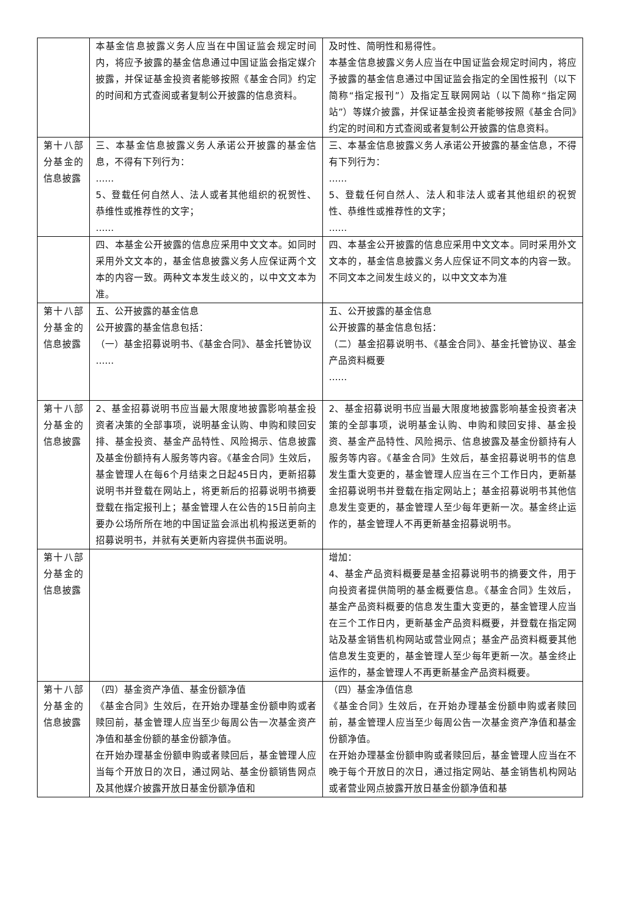| | 本基金信息披露义务人应当在中国证监会规定时间内，将应予披露的基金信息通过中国证监会指定媒介披露，并保证基金投资者能够按照《基金合同》约定的时间和方式查阅或者复制公开披露的信息资料。 | 及时性、简明性和易得性。 本基金信息披露义务人应当在中国证监会规定时间内，将应予披露的基金信息通过中国证监会指定的全国性报刊（以下简称“指定报刊”）及指定互联网网站（以下简称“指定网站”）等媒介披露，并保证基金投资者能够按照《基金合同》约定的时间和方式查阅或者复制公开披露的信息资料。 |
| 第十八部分基金的信息披露 | 三、本基金信息披露义务人承诺公开披露的基金信息，不得有下列行为： …… 5、登载任何自然人、法人或者其他组织的祝贺性、恭维性或推荐性的文字； …… | 三、本基金信息披露义务人承诺公开披露的基金信息，不得有下列行为： …… 5、登载任何自然人、法人和非法人或者其他组织的祝贺性、恭维性或推荐性的文字； …… |
| | 四、本基金公开披露的信息应采用中文文本。如同时采用外文文本的，基金信息披露义务人应保证两个文本的内容一致。两种文本发生歧义的，以中文文本为准。 | 四、本基金公开披露的信息应采用中文文本。同时采用外文文本的，基金信息披露义务人应保证不同文本的内容一致。不同文本之间发生歧义的，以中文文本为准 |
| 第十八部分基金的信息披露 | 五、公开披露的基金信息 公开披露的基金信息包括： （一）基金招募说明书、《基金合同》、基金托管协议 …… | 五、公开披露的基金信息 公开披露的基金信息包括： （二）基金招募说明书、《基金合同》、基金托管协议、基金产品资料概要 …… |
| 第十八部分基金的信息披露 | 2、基金招募说明书应当最大限度地披露影响基金投资者决策的全部事项，说明基金认购、申购和赎回安排、基金投资、基金产品特性、风险揭示、信息披露及基金份额持有人服务等内容。《基金合同》生效后，基金管理人在每6个月结束之日起45日内，更新招募说明书并登载在网站上，将更新后的招募说明书摘要登载在指定报刊上；基金管理人在公告的15日前向主要办公场所所在地的中国证监会派出机构报送更新的招募说明书，并就有关更新内容提供书面说明。 | 2、基金招募说明书应当最大限度地披露影响基金投资者决策的全部事项，说明基金认购、申购和赎回安排、基金投资、基金产品特性、风险揭示、信息披露及基金份额持有人服务等内容。《基金合同》生效后，基金招募说明书的信息发生重大变更的，基金管理人应当在三个工作日内，更新基金招募说明书并登载在指定网站上；基金招募说明书其他信息发生变更的，基金管理人至少每年更新一次。基金终止运作的，基金管理人不再更新基金招募说明书。 |
| 第十八部分基金的信息披露 | | 增加： 4、基金产品资料概要是基金招募说明书的摘要文件，用于向投资者提供简明的基金概要信息。《基金合同》生效后，基金产品资料概要的信息发生重大变更的，基金管理人应当在三个工作日内，更新基金产品资料概要，并登载在指定网站及基金销售机构网站或营业网点；基金产品资料概要其他信息发生变更的，基金管理人至少每年更新一次。基金终止运作的，基金管理人不再更新基金产品资料概要。 |
| 第十八部分基金的信息披露 | （四）基金资产净值、基金份额净值 《基金合同》生效后，在开始办理基金份额申购或者赎回前，基金管理人应当至少每周公告一次基金资产净值和基金份额的基金份额净值。 在开始办理基金份额申购或者赎回后，基金管理人应当每个开放日的次日，通过网站、基金份额销售网点及其他媒介披露开放日基金份额净值和 | （四）基金净值信息 《基金合同》生效后，在开始办理基金份额申购或者赎回前，基金管理人应当至少每周公告一次基金资产净值和基金份额净值。 在开始办理基金份额申购或者赎回后，基金管理人应当在不晚于每个开放日的次日，通过指定网站、基金销售机构网站或者营业网点披露开放日基金份额净值和基 |